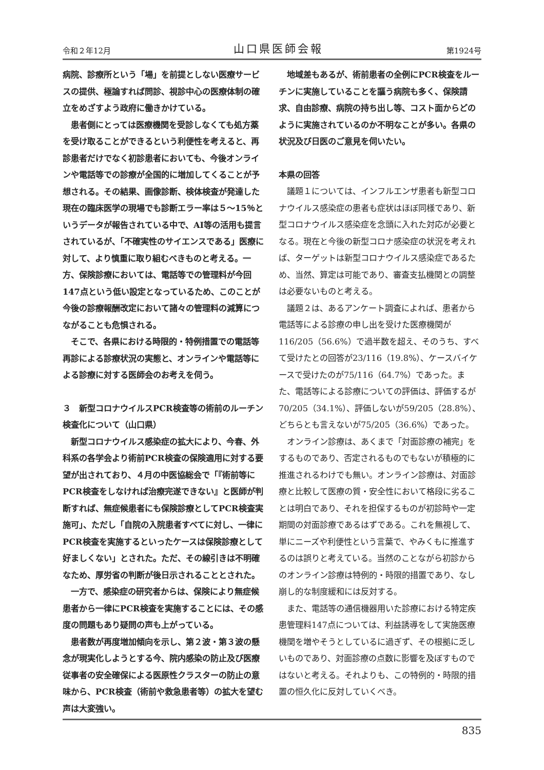令和２年12月 山口県医師会報 第1924号
病院、診療所という「場」を前提としない医療サービスの提供、極論すれば問診、視診中心の医療体制の確立をめざすよう政府に働きかけている。
患者側にとっては医療機関を受診しなくても処方薬を受け取ることができるという利便性を考えると、再診患者だけでなく初診患者においても、今後オンラインや電話等での診療が全国的に増加してくることが予想される。その結果、画像診断、検体検査が発達した現在の臨床医学の現場でも診断エラー率は５～15％というデータが報告されている中で、AI等の活用も提言されているが、「不確実性のサイエンスである」医療に対して、より慎重に取り組むべきものと考える。一方、保険診療においては、電話等での管理料が今回147点という低い設定となっているため、このことが今後の診療報酬改定において諸々の管理料の減算につながることも危惧される。
そこで、各県における時限的・特例措置での電話等再診による診療状況の実態と、オンラインや電話等による診療に対する医師会のお考えを伺う。
３　新型コロナウイルスPCR検査等の術前のルーチン検査化について（山口県）
新型コロナウイルス感染症の拡大により、今春、外科系の各学会より術前PCR検査の保険適用に対する要望が出されており、４月の中医協総会で「『術前等にPCR検査をしなければ治療完遂できない』と医師が判断すれば、無症候患者にも保険診療としてPCR検査実施可」、ただし「自院の入院患者すべてに対し、一律にPCR検査を実施するといったケースは保険診療として好ましくない」とされた。ただ、その線引きは不明確なため、厚労省の判断が後日示されることとされた。
一方で、感染症の研究者からは、保険により無症候患者から一律にPCR検査を実施することには、その感度の問題もあり疑問の声も上がっている。
患者数が再度増加傾向を示し、第２波・第３波の懸念が現実化しようとする今、院内感染の防止及び医療従事者の安全確保による医原性クラスターの防止の意味から、PCR検査（術前や救急患者等）の拡大を望む声は大変強い。
地域差もあるが、術前患者の全例にPCR検査をルーチンに実施していることを謳う病院も多く、保険請求、自由診療、病院の持ち出し等、コスト面からどのように実施されているのか不明なことが多い。各県の状況及び日医のご意見を伺いたい。
本県の回答
議題１については、インフルエンザ患者も新型コロナウイルス感染症の患者も症状はほぼ同様であり、新型コロナウイルス感染症を念頭に入れた対応が必要となる。現在と今後の新型コロナ感染症の状況を考えれば、ターゲットは新型コロナウイルス感染症であるため、当然、算定は可能であり、審査支払機関との調整は必要ないものと考える。
議題２は、あるアンケート調査によれば、患者から電話等による診療の申し出を受けた医療機関が116/205（56.6%）で過半数を超え、そのうち、すべて受けたとの回答が23/116（19.8%）、ケースバイケースで受けたのが75/116（64.7%）であった。また、電話等による診療についての評価は、評価するが70/205（34.1%）、評価しないが59/205（28.8%）、どちらとも言えないが75/205（36.6%）であった。
オンライン診療は、あくまで「対面診療の補完」をするものであり、否定されるものでもないが積極的に推進されるわけでも無い。オンライン診療は、対面診療と比較して医療の質・安全性において格段に劣ることは明白であり、それを担保するものが初診時や一定期間の対面診療であるはずである。これを無視して、単にニーズや利便性という言葉で、やみくもに推進するのは誤りと考えている。当然のことながら初診からのオンライン診療は特例的・時限的措置であり、なし崩し的な制度緩和には反対する。
また、電話等の通信機器用いた診療における特定疾患管理料147点については、利益誘導をして実施医療機関を増やそうとしているに過ぎず、その根拠に乏しいものであり、対面診療の点数に影響を及ぼすものではないと考える。それよりも、この特例的・時限的措置の恒久化に反対していくべき。
835